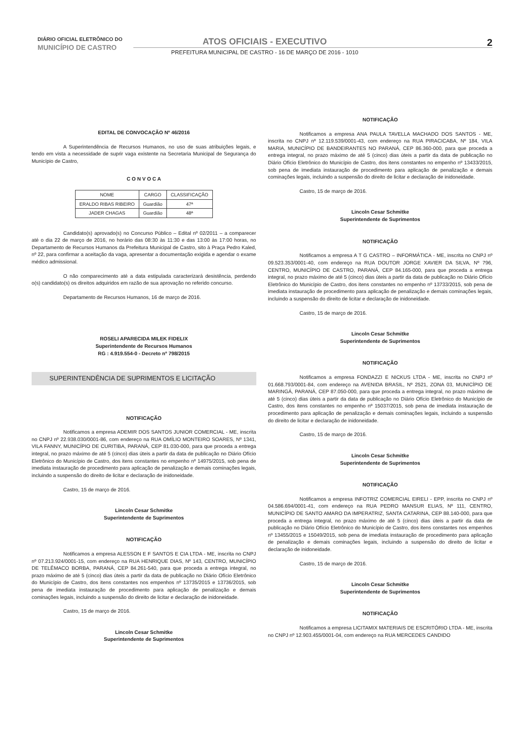DIÁRIO OFICIAL ELETRÔNICO DO
MUNICÍPIO DE CASTRO
ATOS OFICIAIS - EXECUTIVO
PREFEITURA MUNICIPAL DE CASTRO - 16 DE MARÇO DE 2016 - 1010
2
EDITAL DE CONVOCAÇÃO Nº 46/2016
A Superintendência de Recursos Humanos, no uso de suas atribuições legais, e tendo em vista a necessidade de suprir vaga existente na Secretaria Municipal de Segurança do Município de Castro,
C O N V O C A
| NOME | CARGO | CLASSIFICAÇÃO |
| --- | --- | --- |
| ERALDO RIBAS RIBEIRO | Guardião | 47ª |
| JADER CHAGAS | Guardião | 48ª |
Candidato(s) aprovado(s) no Concurso Público – Edital nº 02/2011 – a comparecer até o dia 22 de março de 2016, no horário das 08:30 às 11:30 e das 13:00 às 17:00 horas, no Departamento de Recursos Humanos da Prefeitura Municipal de Castro, sito à Praça Pedro Kaled, nº 22, para confirmar a aceitação da vaga, apresentar a documentação exigida e agendar o exame médico admissional.
O não comparecimento até a data estipulada caracterizará desistência, perdendo o(s) candidato(s) os direitos adquiridos em razão de sua aprovação no referido concurso.
Departamento de Recursos Humanos, 16 de março de 2016.
ROSELI APARECIDA MILEK FIDELIX
Superintendente de Recursos Humanos
RG : 4.919.554-0 - Decreto nº 798/2015
SUPERINTENDÊNCIA DE SUPRIMENTOS E LICITAÇÃO
NOTIFICAÇÃO
Notificamos a empresa ADEMIR DOS SANTOS JUNIOR COMERCIAL - ME, inscrita no CNPJ nº 22.938.030/0001-86, com endereço na RUA OMÍLIO MONTEIRO SOARES, Nº 1341, VILA FANNY, MUNICÍPIO DE CURITIBA, PARANÁ, CEP 81.030-000, para que proceda a entrega integral, no prazo máximo de até 5 (cinco) dias úteis a partir da data de publicação no Diário Ofício Eletrônico do Município de Castro, dos itens constantes no empenho nº 14975/2015, sob pena de imediata instauração de procedimento para aplicação de penalização e demais cominações legais, incluindo a suspensão do direito de licitar e declaração de inidoneidade.
Castro, 15 de março de 2016.
Lincoln Cesar Schmitke
Superintendente de Suprimentos
NOTIFICAÇÃO
Notificamos a empresa ALESSON E F SANTOS E CIA LTDA - ME, inscrita no CNPJ nº 07.213.924/0001-15, com endereço na RUA HENRIQUE DIAS, Nº 143, CENTRO, MUNICÍPIO DE TELÊMACO BORBA, PARANÁ, CEP 84.261-540, para que proceda a entrega integral, no prazo máximo de até 5 (cinco) dias úteis a partir da data de publicação no Diário Ofício Eletrônico do Município de Castro, dos itens constantes nos empenhos nº 13735/2015 e 13736/2015, sob pena de imediata instauração de procedimento para aplicação de penalização e demais cominações legais, incluindo a suspensão do direito de licitar e declaração de inidoneidade.
Castro, 15 de março de 2016.
Lincoln Cesar Schmitke
Superintendente de Suprimentos
NOTIFICAÇÃO
Notificamos a empresa ANA PAULA TAVELLA MACHADO DOS SANTOS - ME, inscrita no CNPJ nº 12.119.539/0001-43, com endereço na RUA PIRACICABA, Nº 184, VILA MARIA, MUNICÍPIO DE BANDEIRANTES NO PARANÁ, CEP 86.360-000, para que proceda a entrega integral, no prazo máximo de até 5 (cinco) dias úteis a partir da data de publicação no Diário Ofício Eletrônico do Município de Castro, dos itens constantes no empenho nº 13433/2015, sob pena de imediata instauração de procedimento para aplicação de penalização e demais cominações legais, incluindo a suspensão do direito de licitar e declaração de inidoneidade.
Castro, 15 de março de 2016.
Lincoln Cesar Schmitke
Superintendente de Suprimentos
NOTIFICAÇÃO
Notificamos a empresa A T G CASTRO – INFORMÁTICA - ME, inscrita no CNPJ nº 09.523.353/0001-40, com endereço na RUA DOUTOR JORGE XAVIER DA SILVA, Nº 796, CENTRO, MUNICÍPIO DE CASTRO, PARANÁ, CEP 84.165-000, para que proceda a entrega integral, no prazo máximo de até 5 (cinco) dias úteis a partir da data de publicação no Diário Ofício Eletrônico do Município de Castro, dos itens constantes no empenho nº 13733/2015, sob pena de imediata instauração de procedimento para aplicação de penalização e demais cominações legais, incluindo a suspensão do direito de licitar e declaração de inidoneidade.
Castro, 15 de março de 2016.
Lincoln Cesar Schmitke
Superintendente de Suprimentos
NOTIFICAÇÃO
Notificamos a empresa FONDAZZI E NICKUS LTDA - ME, inscrita no CNPJ nº 01.668.793/0001-84, com endereço na AVENIDA BRASIL, Nº 2521, ZONA 03, MUNICÍPIO DE MARINGÁ, PARANÁ, CEP 87.050-000, para que proceda a entrega integral, no prazo máximo de até 5 (cinco) dias úteis a partir da data de publicação no Diário Ofício Eletrônico do Município de Castro, dos itens constantes no empenho nº 15037/2015, sob pena de imediata instauração de procedimento para aplicação de penalização e demais cominações legais, incluindo a suspensão do direito de licitar e declaração de inidoneidade.
Castro, 15 de março de 2016.
Lincoln Cesar Schmitke
Superintendente de Suprimentos
NOTIFICAÇÃO
Notificamos a empresa INFOTRIZ COMERCIAL EIRELI - EPP, inscrita no CNPJ nº 04.586.694/0001-41, com endereço na RUA PEDRO MANSUR ELIAS, Nº 111, CENTRO, MUNICÍPIO DE SANTO AMARO DA IMPERATRIZ, SANTA CATARINA, CEP 88.140-000, para que proceda a entrega integral, no prazo máximo de até 5 (cinco) dias úteis a partir da data de publicação no Diário Ofício Eletrônico do Município de Castro, dos itens constantes nos empenhos nº 13455/2015 e 15049/2015, sob pena de imediata instauração de procedimento para aplicação de penalização e demais cominações legais, incluindo a suspensão do direito de licitar e declaração de inidoneidade.
Castro, 15 de março de 2016.
Lincoln Cesar Schmitke
Superintendente de Suprimentos
NOTIFICAÇÃO
Notificamos a empresa LICITAMIX MATERIAIS DE ESCRITÓRIO LTDA - ME, inscrita no CNPJ nº 12.903.455/0001-04, com endereço na RUA MERCEDES CANDIDO